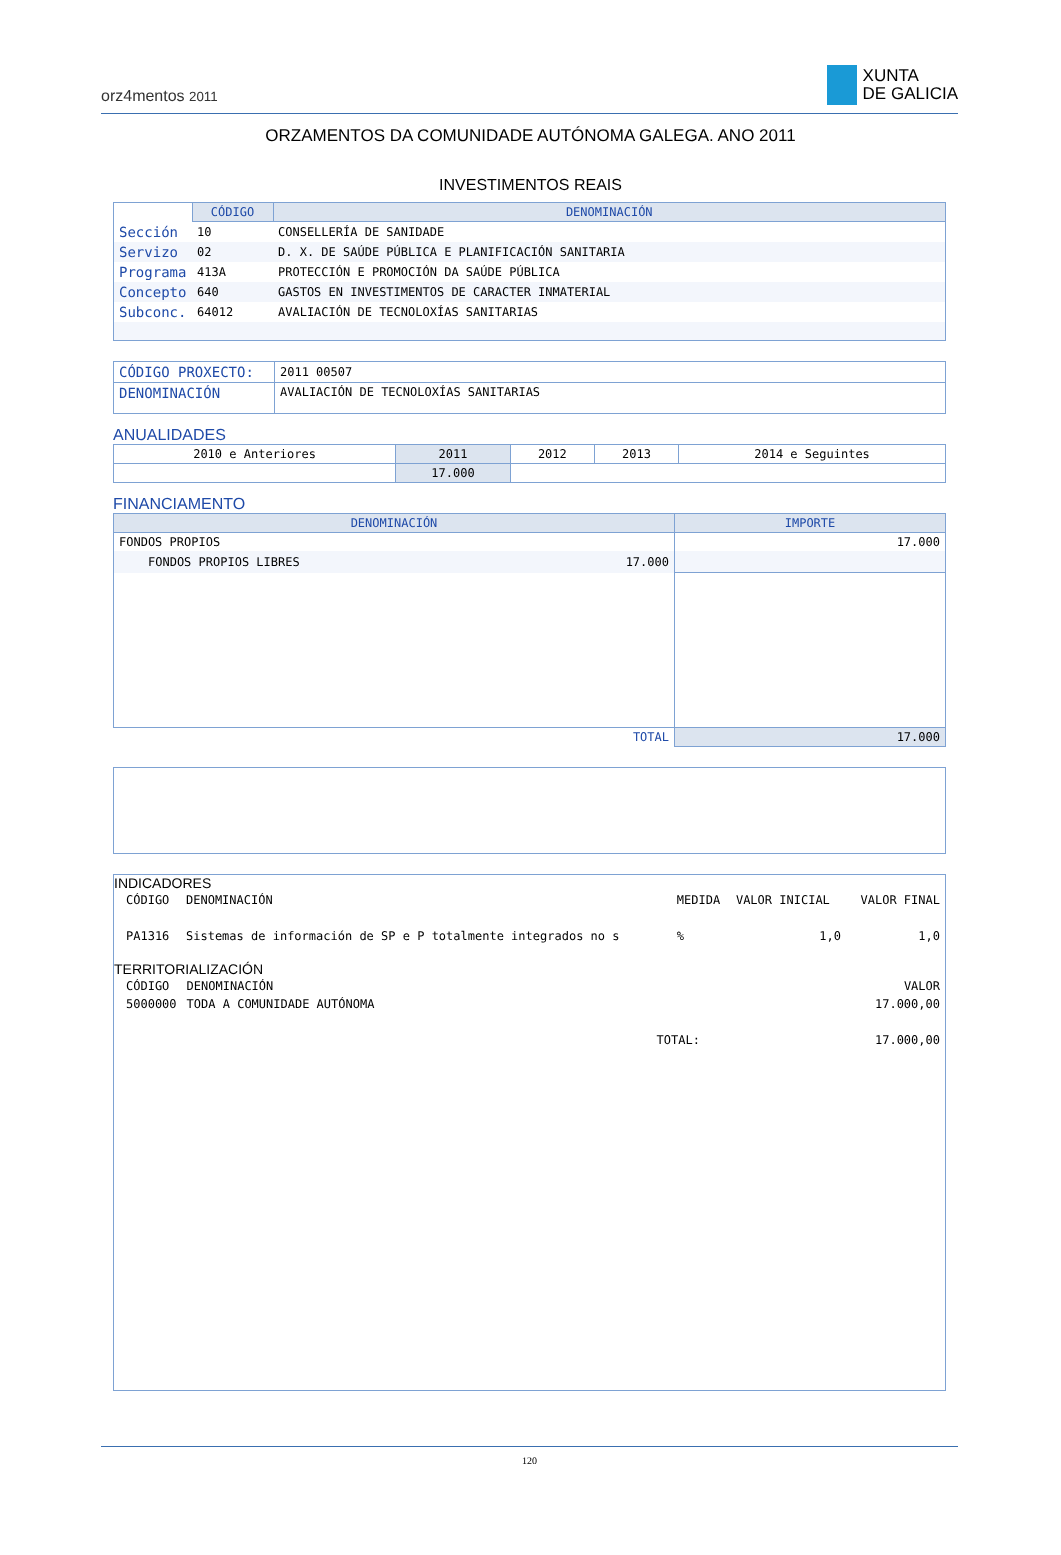orz4mentos 2011
XUNTA
DE GALICIA
ORZAMENTOS DA COMUNIDADE AUTÓNOMA GALEGA. ANO 2011
INVESTIMENTOS REAIS
| | CÓDIGO | DENOMINACIÓN |
| Sección | 10 | CONSELLERÍA DE SANIDADE |
| Servizo | 02 | D. X. DE SAÚDE PÚBLICA E PLANIFICACIÓN SANITARIA |
| Programa | 413A | PROTECCIÓN E PROMOCIÓN DA SAÚDE PÚBLICA |
| Concepto | 640 | GASTOS EN INVESTIMENTOS DE CARACTER INMATERIAL |
| Subconc. | 64012 | AVALIACIÓN DE TECNOLOXÍAS SANITARIAS |
| CÓDIGO PROXECTO: | 2011 00507 |
| DENOMINACIÓN | AVALIACIÓN DE TECNOLOXÍAS SANITARIAS |
ANUALIDADES
| 2010 e Anteriores | 2011 | 2012 | 2013 | 2014 e Seguintes |
| | 17.000 | | | |
FINANCIAMENTO
| DENOMINACIÓN | | IMPORTE |
| --- | --- | --- |
| FONDOS PROPIOS | | 17.000 |
| FONDOS PROPIOS LIBRES | 17.000 | |
| TOTAL | | 17.000 |
INDICADORES
| CÓDIGO | DENOMINACIÓN | MEDIDA | VALOR INICIAL | VALOR FINAL |
| PA1316 | Sistemas de información de SP e P totalmente integrados no s | % | 1,0 | 1,0 |
TERRITORIALIZACIÓN
| CÓDIGO | DENOMINACIÓN | VALOR |
| 5000000 | TODA A COMUNIDADE AUTÓNOMA | 17.000,00 |
| | TOTAL: | 17.000,00 |
120